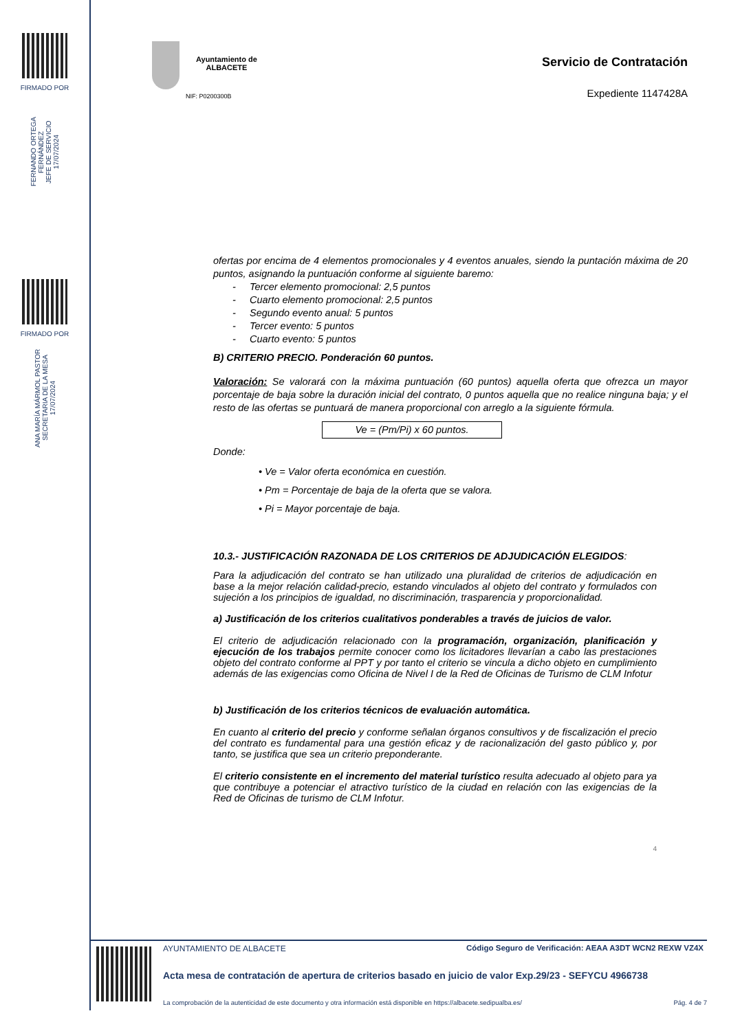FIRMADO POR
FERNANDO ORTEGA FERNÁNDEZ
JEFE DE SERVICIO
17/07/2024
FIRMADO POR
ANA MARÍA MÁRMOL PASTOR
SECRETARIA DE LA MESA
17/07/2024
Ayuntamiento de
ALBACETE
NIF: P0200300B
Servicio de Contratación
Expediente 1147428A
ofertas por encima de 4 elementos promocionales y 4 eventos anuales, siendo la puntación máxima de 20 puntos, asignando la puntuación conforme al siguiente baremo:
- Tercer elemento promocional: 2,5 puntos
- Cuarto elemento promocional: 2,5 puntos
- Segundo evento anual: 5 puntos
- Tercer evento: 5 puntos
- Cuarto evento: 5 puntos
B) CRITERIO PRECIO. Ponderación 60 puntos.
Valoración: Se valorará con la máxima puntuación (60 puntos) aquella oferta que ofrezca un mayor porcentaje de baja sobre la duración inicial del contrato, 0 puntos aquella que no realice ninguna baja; y el resto de las ofertas se puntuará de manera proporcional con arreglo a la siguiente fórmula.
Ve = (Pm/Pi) x 60 puntos.
Donde:
• Ve = Valor oferta económica en cuestión.
• Pm = Porcentaje de baja de la oferta que se valora.
• Pi = Mayor porcentaje de baja.
10.3.- JUSTIFICACIÓN RAZONADA DE LOS CRITERIOS DE ADJUDICACIÓN ELEGIDOS:
Para la adjudicación del contrato se han utilizado una pluralidad de criterios de adjudicación en base a la mejor relación calidad-precio, estando vinculados al objeto del contrato y formulados con sujeción a los principios de igualdad, no discriminación, trasparencia y proporcionalidad.
a) Justificación de los criterios cualitativos ponderables a través de juicios de valor.
El criterio de adjudicación relacionado con la programación, organización, planificación y ejecución de los trabajos permite conocer como los licitadores llevarían a cabo las prestaciones objeto del contrato conforme al PPT y por tanto el criterio se vincula a dicho objeto en cumplimiento además de las exigencias como Oficina de Nivel I de la Red de Oficinas de Turismo de CLM Infotur
b) Justificación de los criterios técnicos de evaluación automática.
En cuanto al criterio del precio y conforme señalan órganos consultivos y de fiscalización el precio del contrato es fundamental para una gestión eficaz y de racionalización del gasto público y, por tanto, se justifica que sea un criterio preponderante.
El criterio consistente en el incremento del material turístico resulta adecuado al objeto para ya que contribuye a potenciar el atractivo turístico de la ciudad en relación con las exigencias de la Red de Oficinas de turismo de CLM Infotur.
4
AYUNTAMIENTO DE ALBACETE
Código Seguro de Verificación: AEAA A3DT WCN2 REXW VZ4X
Acta mesa de contratación de apertura de criterios basado en juicio de valor Exp.29/23 - SEFYCU 4966738
La comprobación de la autenticidad de este documento y otra información está disponible en https://albacete.sedipualba.es/
Pág. 4 de 7